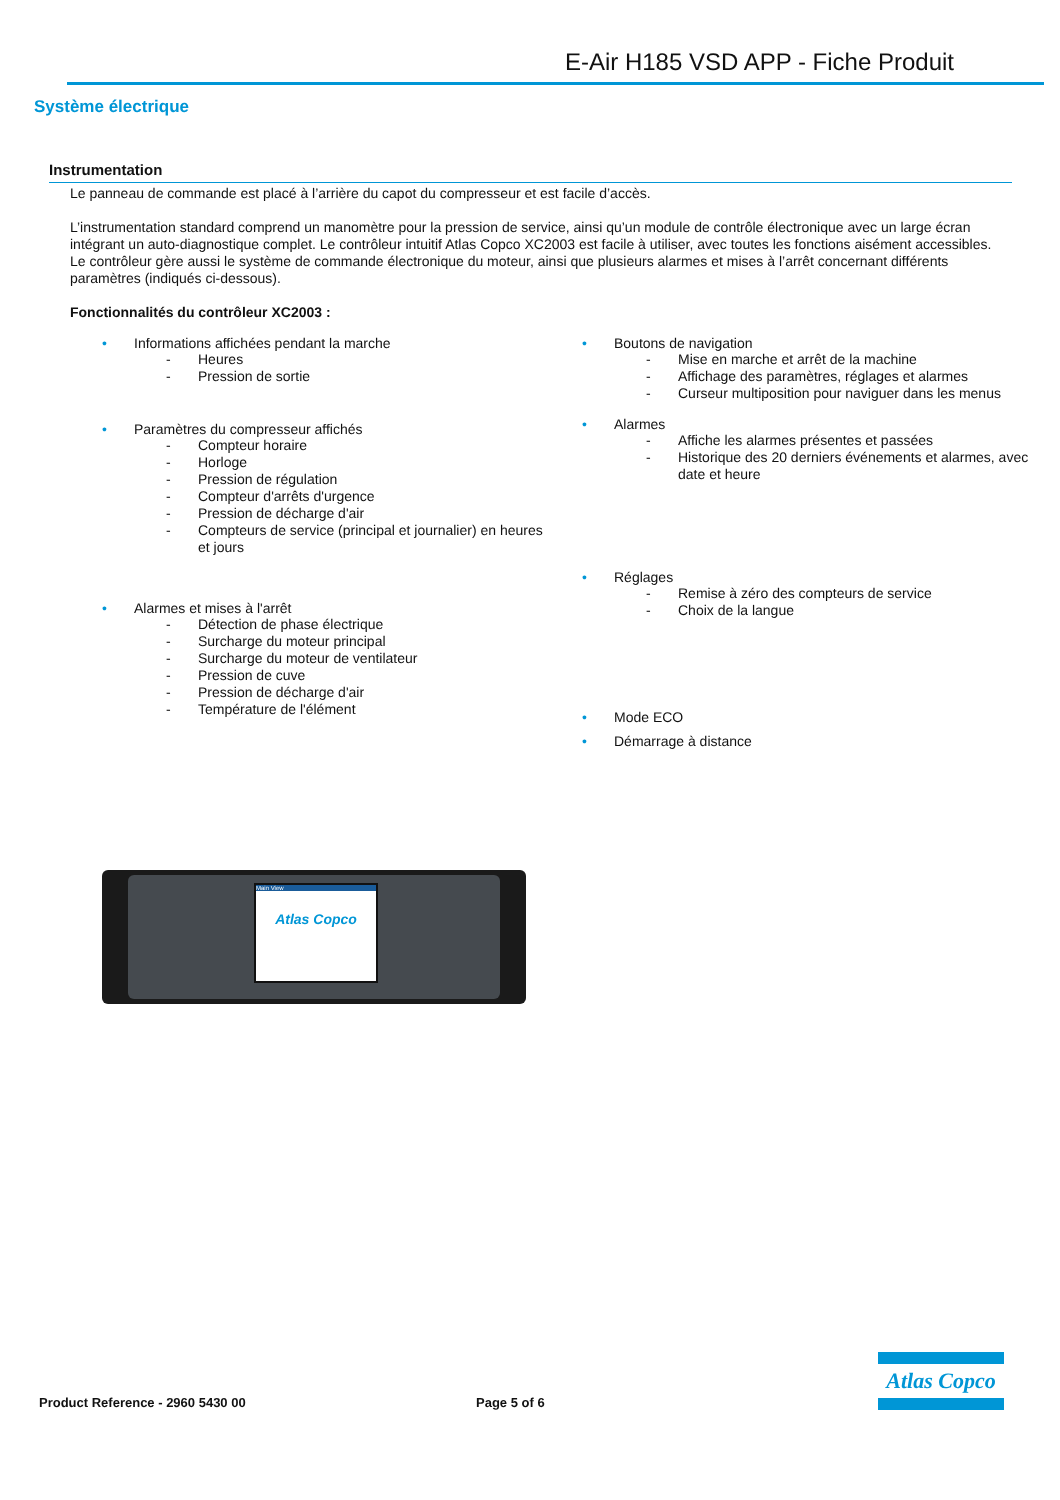E-Air H185 VSD APP - Fiche Produit
Système électrique
Instrumentation
Le panneau de commande est placé à l’arrière du capot du compresseur et est facile d’accès.
L’instrumentation standard comprend un manomètre pour la pression de service, ainsi qu’un module de contrôle électronique avec un large écran intégrant un auto-diagnostique complet. Le contrôleur intuitif Atlas Copco XC2003 est facile à utiliser, avec toutes les fonctions aisément accessibles. Le contrôleur gère aussi le système de commande électronique du moteur, ainsi que plusieurs alarmes et mises à l’arrêt concernant différents paramètres (indiqués ci-dessous).
Fonctionnalités du contrôleur XC2003 :
• Informations affichées pendant la marche
- Heures
- Pression de sortie
• Paramètres du compresseur affichés
- Compteur horaire
- Horloge
- Pression de régulation
- Compteur d'arrêts d'urgence
- Pression de décharge d'air
- Compteurs de service (principal et journalier) en heures et jours
• Alarmes et mises à l'arrêt
- Détection de phase électrique
- Surcharge du moteur principal
- Surcharge du moteur de ventilateur
- Pression de cuve
- Pression de décharge d'air
- Température de l'élément
• Boutons de navigation
- Mise en marche et arrêt de la machine
- Affichage des paramètres, réglages et alarmes
- Curseur multiposition pour naviguer dans les menus
• Alarmes
- Affiche les alarmes présentes et passées
- Historique des 20 derniers événements et alarmes, avec date et heure
• Réglages
- Remise à zéro des compteurs de service
- Choix de la langue
• Mode ECO
• Démarrage à distance
Main View
Atlas Copco
Product Reference - 2960 5430 00 Page 5 of 6
Atlas Copco